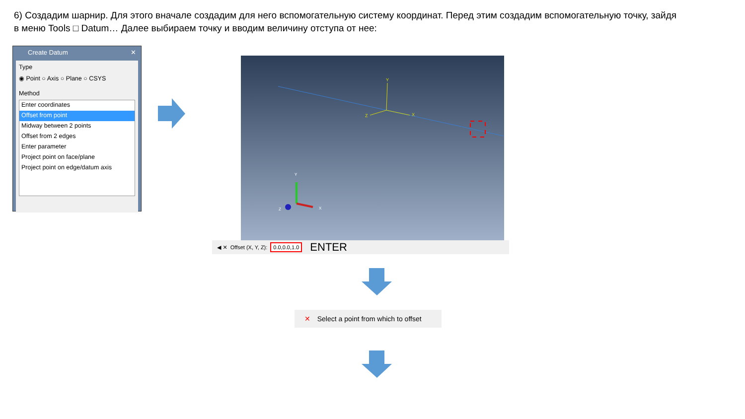6) Создадим шарнир. Для этого вначале создадим для него вспомогательную систему координат. Перед этим создадим вспомогательную точку, зайдя
в меню Tools □ Datum… Далее выбираем точку и вводим величину отступа от нее:
Create Datum ✕
Type
◉ Point ○ Axis ○ Plane ○ CSYS
Method
Enter coordinates
Offset from point
Midway between 2 points
Offset from 2 edges
Enter parameter
Project point on face/plane
Project point on edge/datum axis
Y
X
Z
Y
X
Z
◀ ✕ Offset (X, Y, Z): 0.0,0.0,1.0 ENTER
✕ Select a point from which to offset